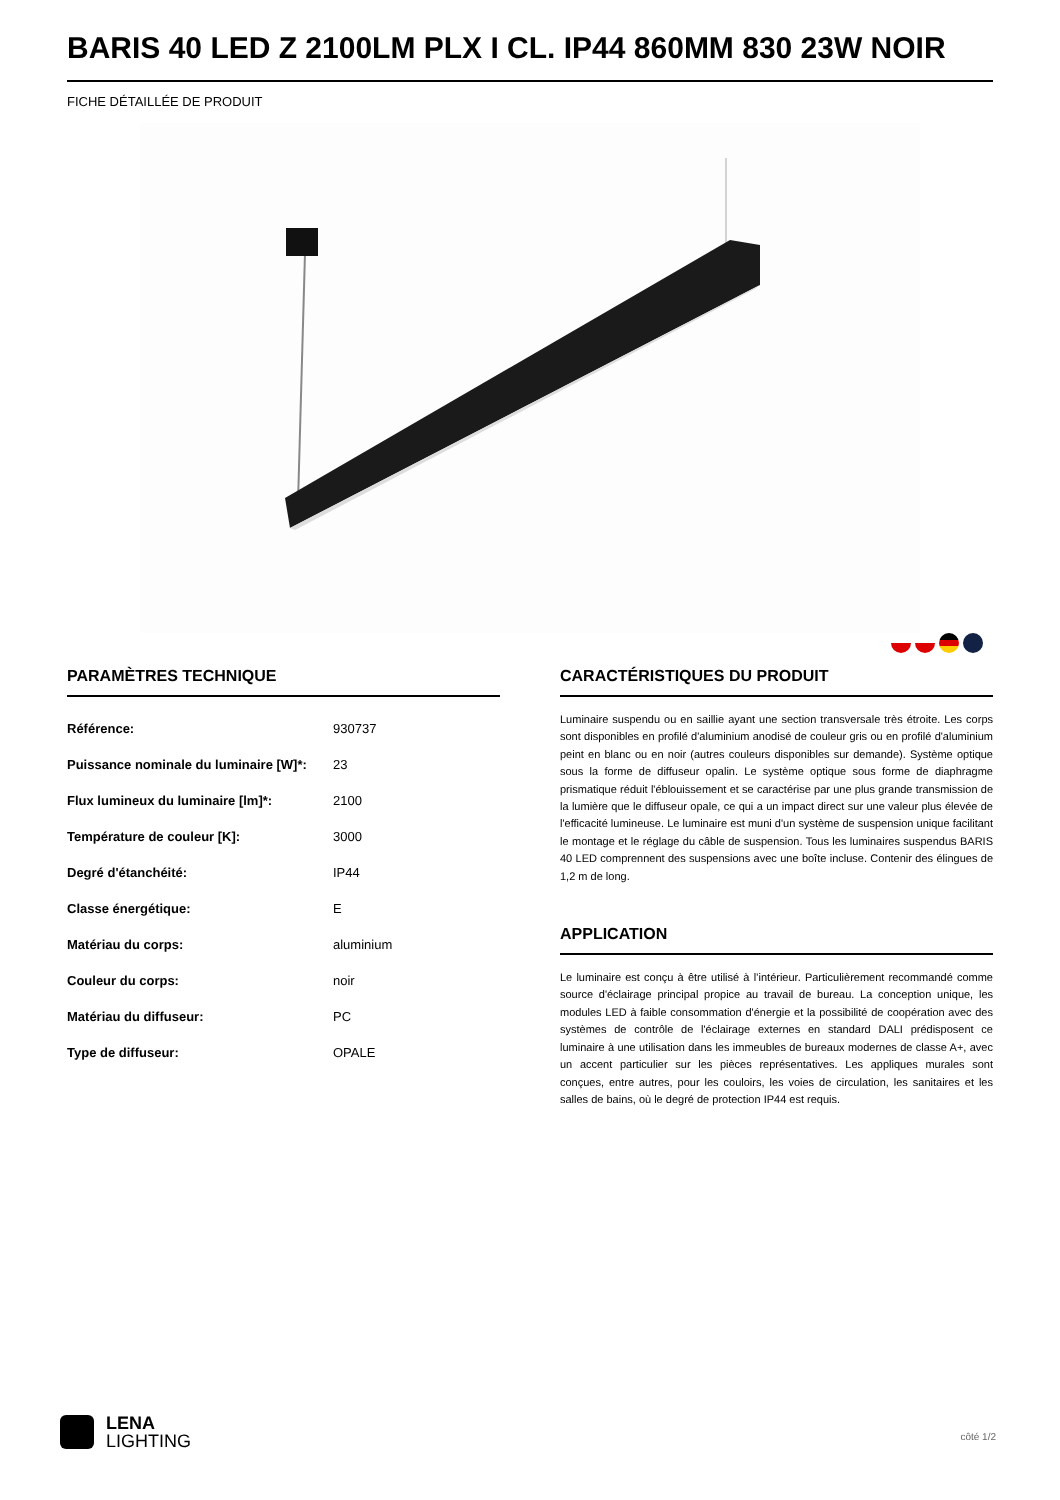BARIS 40 LED Z 2100LM PLX I CL. IP44 860MM 830 23W NOIR
FICHE DÉTAILLÉE DE PRODUIT
PARAMÈTRES TECHNIQUE
| Référence: | 930737 |
| Puissance nominale du luminaire [W]*: | 23 |
| Flux lumineux du luminaire [lm]*: | 2100 |
| Température de couleur [K]: | 3000 |
| Degré d'étanchéité: | IP44 |
| Classe énergétique: | E |
| Matériau du corps: | aluminium |
| Couleur du corps: | noir |
| Matériau du diffuseur: | PC |
| Type de diffuseur: | OPALE |
CARACTÉRISTIQUES DU PRODUIT
Luminaire suspendu ou en saillie ayant une section transversale très étroite. Les corps sont disponibles en profilé d'aluminium anodisé de couleur gris ou en profilé d'aluminium peint en blanc ou en noir (autres couleurs disponibles sur demande). Système optique sous la forme de diffuseur opalin. Le système optique sous forme de diaphragme prismatique réduit l'éblouissement et se caractérise par une plus grande transmission de la lumière que le diffuseur opale, ce qui a un impact direct sur une valeur plus élevée de l'efficacité lumineuse. Le luminaire est muni d'un système de suspension unique facilitant le montage et le réglage du câble de suspension. Tous les luminaires suspendus BARIS 40 LED comprennent des suspensions avec une boîte incluse. Contenir des élingues de 1,2 m de long.
APPLICATION
Le luminaire est conçu à être utilisé à l’intérieur. Particulièrement recommandé comme source d'éclairage principal propice au travail de bureau. La conception unique, les modules LED à faible consommation d'énergie et la possibilité de coopération avec des systèmes de contrôle de l'éclairage externes en standard DALI prédisposent ce luminaire à une utilisation dans les immeubles de bureaux modernes de classe A+, avec un accent particulier sur les pièces représentatives. Les appliques murales sont conçues, entre autres, pour les couloirs, les voies de circulation, les sanitaires et les salles de bains, où le degré de protection IP44 est requis.
LENA
LIGHTING
côté 1/2